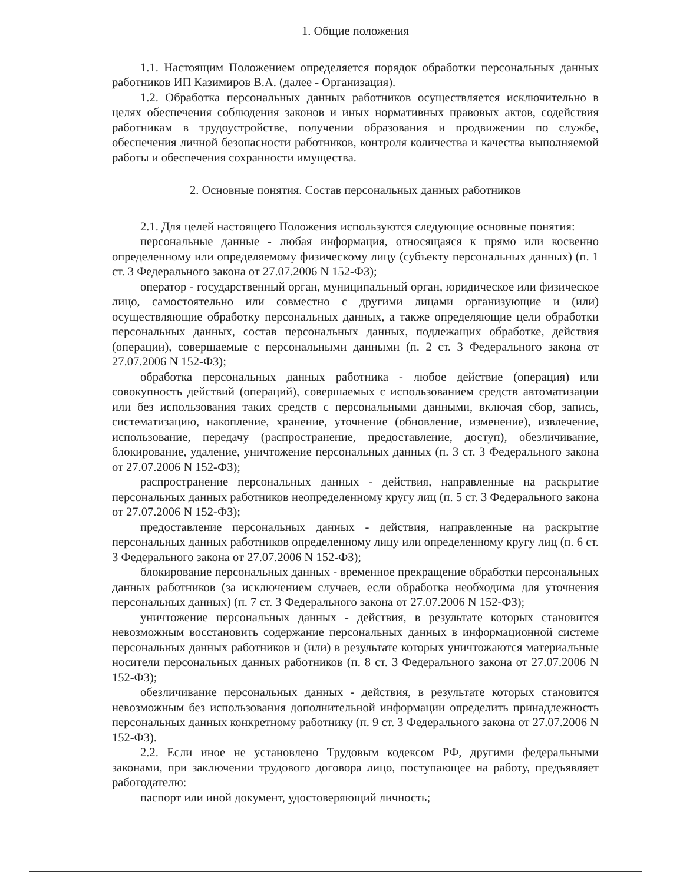1. Общие положения
1.1. Настоящим Положением определяется порядок обработки персональных данных работников ИП Казимиров В.А. (далее - Организация).
1.2. Обработка персональных данных работников осуществляется исключительно в целях обеспечения соблюдения законов и иных нормативных правовых актов, содействия работникам в трудоустройстве, получении образования и продвижении по службе, обеспечения личной безопасности работников, контроля количества и качества выполняемой работы и обеспечения сохранности имущества.
2. Основные понятия. Состав персональных данных работников
2.1. Для целей настоящего Положения используются следующие основные понятия:
персональные данные - любая информация, относящаяся к прямо или косвенно определенному или определяемому физическому лицу (субъекту персональных данных) (п. 1 ст. 3 Федерального закона от 27.07.2006 N 152-ФЗ);
оператор - государственный орган, муниципальный орган, юридическое или физическое лицо, самостоятельно или совместно с другими лицами организующие и (или) осуществляющие обработку персональных данных, а также определяющие цели обработки персональных данных, состав персональных данных, подлежащих обработке, действия (операции), совершаемые с персональными данными (п. 2 ст. 3 Федерального закона от 27.07.2006 N 152-ФЗ);
обработка персональных данных работника - любое действие (операция) или совокупность действий (операций), совершаемых с использованием средств автоматизации или без использования таких средств с персональными данными, включая сбор, запись, систематизацию, накопление, хранение, уточнение (обновление, изменение), извлечение, использование, передачу (распространение, предоставление, доступ), обезличивание, блокирование, удаление, уничтожение персональных данных (п. 3 ст. 3 Федерального закона от 27.07.2006 N 152-ФЗ);
распространение персональных данных - действия, направленные на раскрытие персональных данных работников неопределенному кругу лиц (п. 5 ст. 3 Федерального закона от 27.07.2006 N 152-ФЗ);
предоставление персональных данных - действия, направленные на раскрытие персональных данных работников определенному лицу или определенному кругу лиц (п. 6 ст. 3 Федерального закона от 27.07.2006 N 152-ФЗ);
блокирование персональных данных - временное прекращение обработки персональных данных работников (за исключением случаев, если обработка необходима для уточнения персональных данных) (п. 7 ст. 3 Федерального закона от 27.07.2006 N 152-ФЗ);
уничтожение персональных данных - действия, в результате которых становится невозможным восстановить содержание персональных данных в информационной системе персональных данных работников и (или) в результате которых уничтожаются материальные носители персональных данных работников (п. 8 ст. 3 Федерального закона от 27.07.2006 N 152-ФЗ);
обезличивание персональных данных - действия, в результате которых становится невозможным без использования дополнительной информации определить принадлежность персональных данных конкретному работнику (п. 9 ст. 3 Федерального закона от 27.07.2006 N 152-ФЗ).
2.2. Если иное не установлено Трудовым кодексом РФ, другими федеральными законами, при заключении трудового договора лицо, поступающее на работу, предъявляет работодателю:
паспорт или иной документ, удостоверяющий личность;